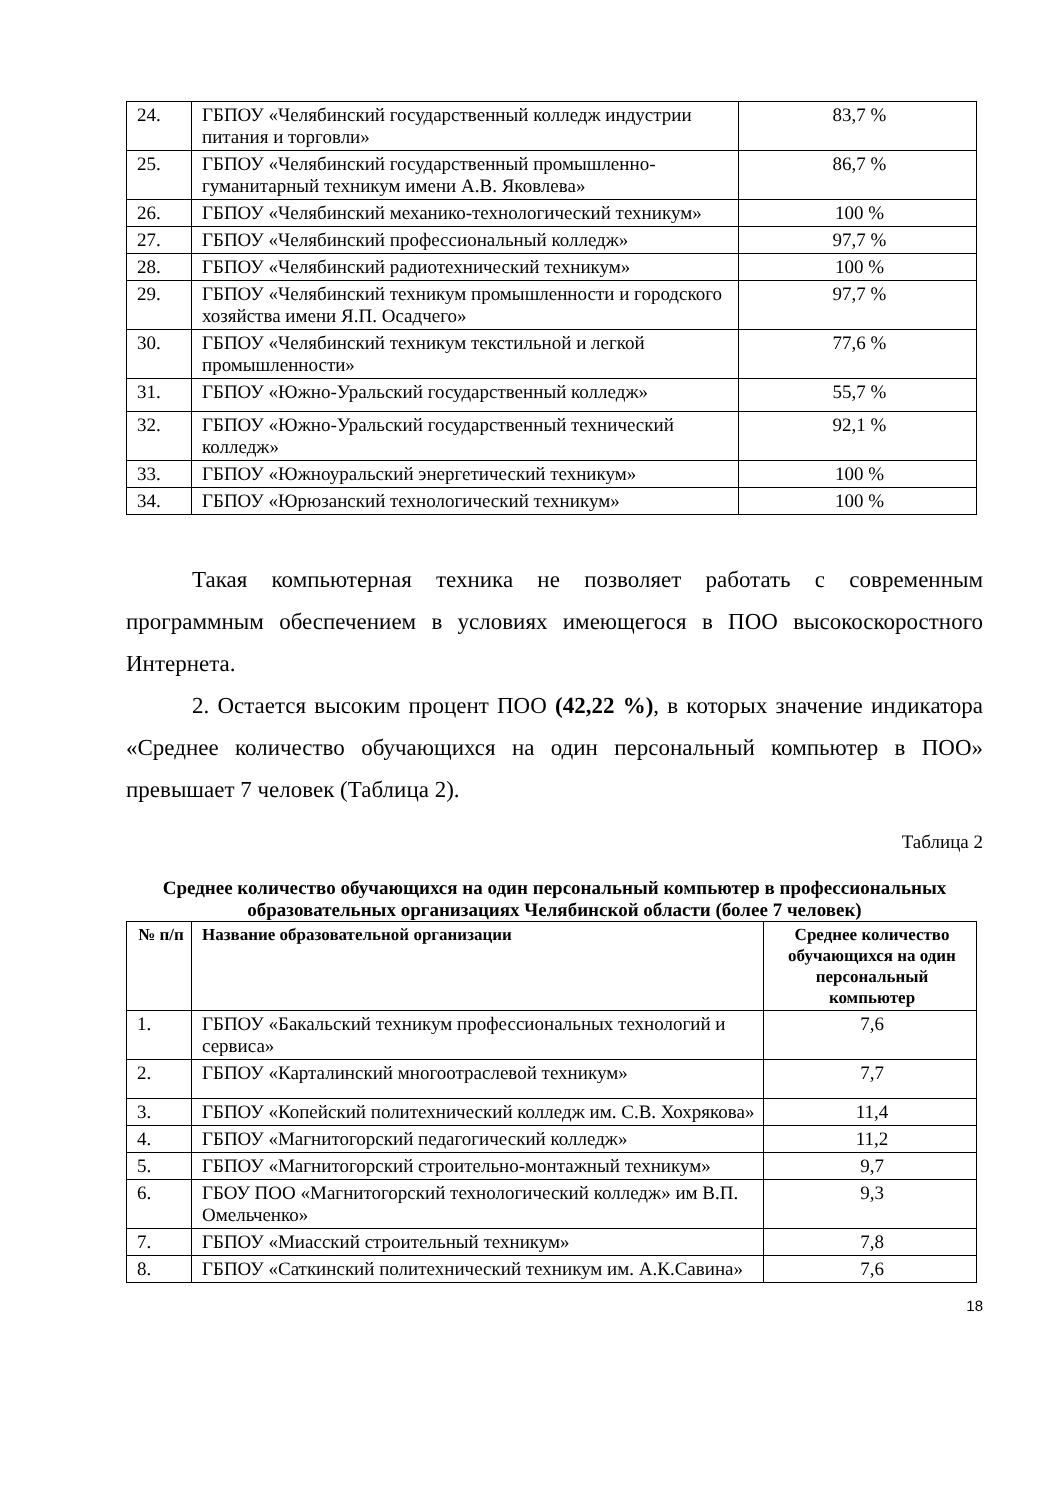| 24. | ГБПОУ «Челябинский государственный колледж индустрии питания и торговли» | 83,7 % |
| 25. | ГБПОУ «Челябинский государственный промышленно-гуманитарный техникум имени А.В. Яковлева» | 86,7 % |
| 26. | ГБПОУ «Челябинский механико-технологический техникум» | 100 % |
| 27. | ГБПОУ «Челябинский профессиональный колледж» | 97,7 % |
| 28. | ГБПОУ «Челябинский радиотехнический техникум» | 100 % |
| 29. | ГБПОУ «Челябинский техникум промышленности и городского хозяйства имени Я.П. Осадчего» | 97,7 % |
| 30. | ГБПОУ «Челябинский техникум текстильной и легкой промышленности» | 77,6 % |
| 31. | ГБПОУ «Южно-Уральский государственный колледж» | 55,7 % |
| 32. | ГБПОУ «Южно-Уральский государственный технический колледж» | 92,1 % |
| 33. | ГБПОУ «Южноуральский энергетический техникум» | 100 % |
| 34. | ГБПОУ «Юрюзанский технологический техникум» | 100 % |
Такая компьютерная техника не позволяет работать с современным программным обеспечением в условиях имеющегося в ПОО высокоскоростного Интернета.
2. Остается высоким процент ПОО (42,22 %), в которых значение индикатора «Среднее количество обучающихся на один персональный компьютер в ПОО» превышает 7 человек (Таблица 2).
Таблица 2
Среднее количество обучающихся на один персональный компьютер в профессиональных образовательных организациях Челябинской области (более 7 человек)
| № п/п | Название образовательной организации | Среднее количество обучающихся на один персональный компьютер |
| --- | --- | --- |
| 1. | ГБПОУ «Бакальский техникум профессиональных технологий и сервиса» | 7,6 |
| 2. | ГБПОУ «Карталинский многоотраслевой техникум» | 7,7 |
| 3. | ГБПОУ «Копейский политехнический колледж им. С.В. Хохрякова» | 11,4 |
| 4. | ГБПОУ «Магнитогорский педагогический колледж» | 11,2 |
| 5. | ГБПОУ «Магнитогорский строительно-монтажный техникум» | 9,7 |
| 6. | ГБОУ ПОО «Магнитогорский технологический колледж» им В.П. Омельченко» | 9,3 |
| 7. | ГБПОУ «Миасский строительный техникум» | 7,8 |
| 8. | ГБПОУ «Саткинский политехнический техникум им. А.К.Савина» | 7,6 |
18